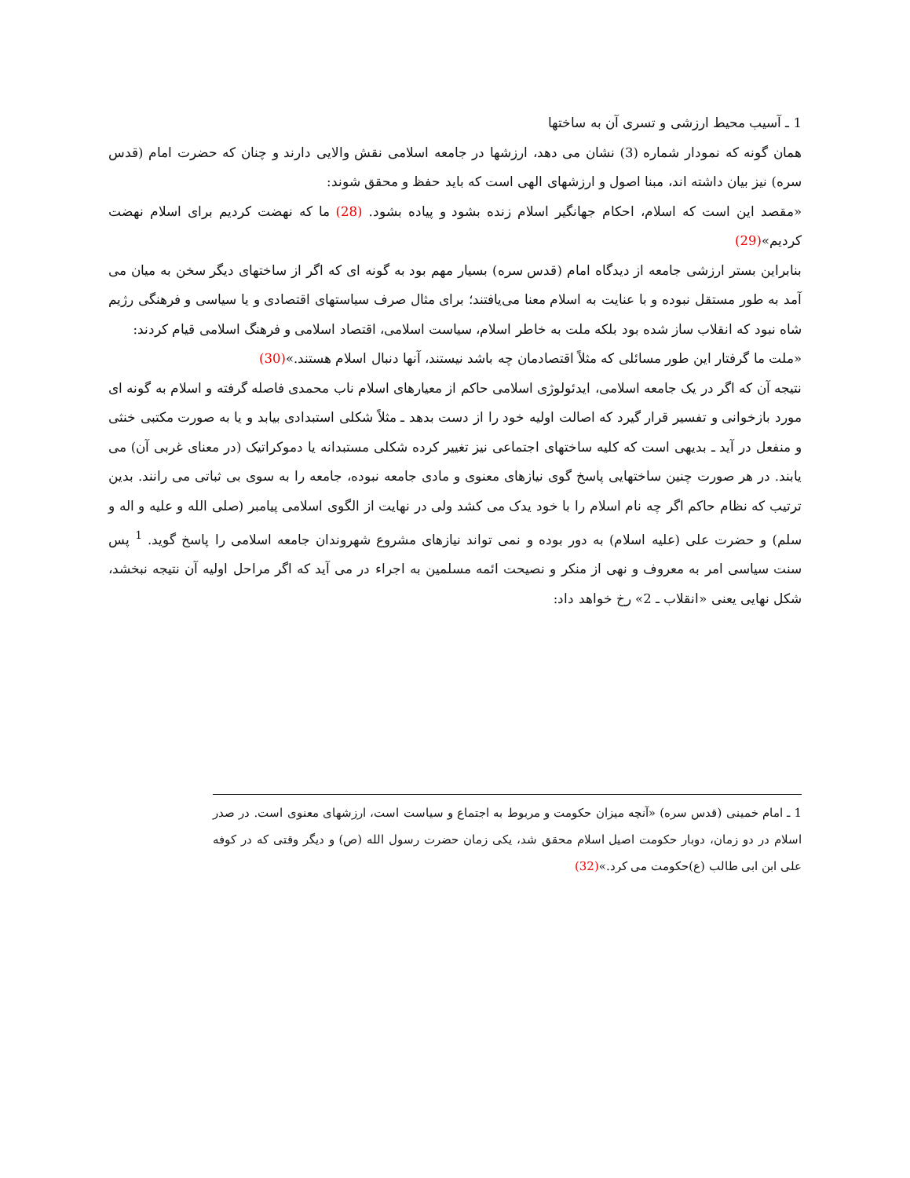1 ـ آسیب محیط ارزشی و تسری آن به ساختها
همان گونه که نمودار شماره (3) نشان می دهد، ارزشها در جامعه اسلامی نقش والایی دارند و چنان که حضرت امام (قدس سره) نیز بیان داشته اند، مبنا اصول و ارزشهای الهی است که باید حفظ و محقق شوند:
«مقصد این است که اسلام، احکام جهانگیر اسلام زنده بشود و پیاده بشود. (28) ما که نهضت کردیم برای اسلام نهضت کردیم»(29)
بنابراین بستر ارزشی جامعه از دیدگاه امام (قدس سره) بسیار مهم بود به گونه ای که اگر از ساختهای دیگر سخن به میان می آمد به طور مستقل نبوده و با عنایت به اسلام معنا می‌یافتند؛ برای مثال صرف سیاستهای اقتصادی و یا سیاسی و فرهنگی رژیم شاه نبود که انقلاب ساز شده بود بلکه ملت به خاطر اسلام، سیاست اسلامی، اقتصاد اسلامی و فرهنگ اسلامی قیام کردند:
«ملت ما گرفتار این طور مسائلی که مثلاً اقتصادمان چه باشد نیستند، آنها دنبال اسلام هستند.»(30)
نتیجه آن که اگر در یک جامعه اسلامی، ایدئولوژی اسلامی حاکم از معیارهای اسلام ناب محمدی فاصله گرفته و اسلام به گونه ای مورد بازخوانی و تفسیر قرار گیرد که اصالت اولیه خود را از دست بدهد ـ مثلاً شکلی استبدادی بیابد و یا به صورت مکتبی خنثی و منفعل در آید ـ بدیهی است که کلیه ساختهای اجتماعی نیز تغییر کرده شکلی مستبدانه یا دموکراتیک (در معنای غربی آن) می یابند. در هر صورت چنین ساختهایی پاسخ گوی نیازهای معنوی و مادی جامعه نبوده، جامعه را به سوی بی ثباتی می رانند. بدین ترتیب که نظام حاکم اگر چه نام اسلام را با خود یدک می کشد ولی در نهایت از الگوی اسلامی پیامبر (صلی الله و علیه و اله و سلم) و حضرت علی (علیه اسلام) به دور بوده و نمی تواند نیازهای مشروع شهروندان جامعه اسلامی را پاسخ گوید. <sup>1</sup> پس سنت سیاسی امر به معروف و نهی از منکر و نصیحت ائمه مسلمین به اجراء در می آید که اگر مراحل اولیه آن نتیجه نبخشد، شکل نهایی یعنی «انقلاب ـ 2» رخ خواهد داد:
1 ـ امام خمینی (قدس سره) «آنچه میزان حکومت و مربوط به اجتماع و سیاست است، ارزشهای معنوی است. در صدر اسلام در دو زمان، دوبار حکومت اصیل اسلام محقق شد، یکی زمان حضرت رسول الله (ص) و دیگر وقتی که در کوفه علی ابن ابی طالب (ع)حکومت می کرد.»(32)